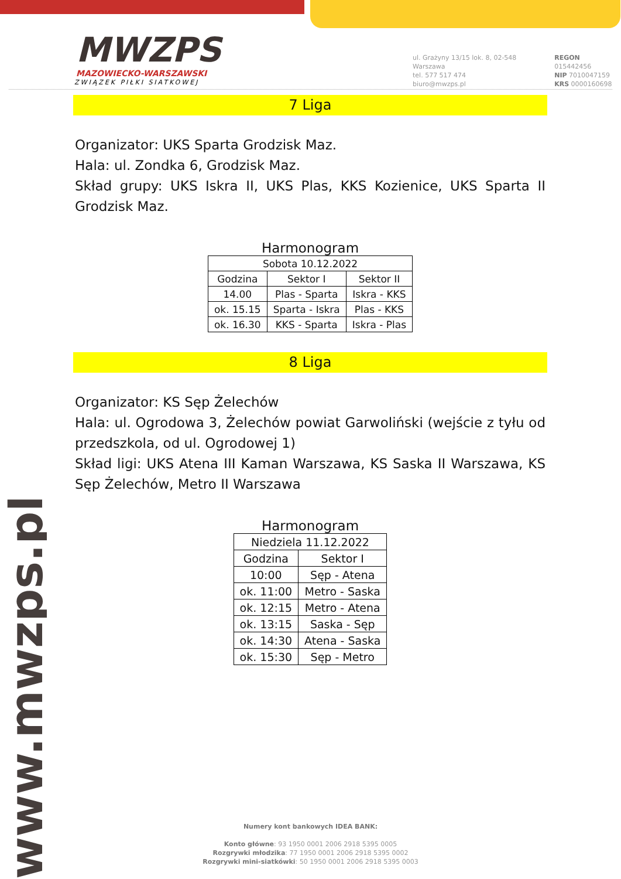MWZPS
MAZOWIECKO-WARSZAWSKI
ZWIĄZEK PIŁKI SIATKOWEJ
ul. Grażyny 13/15 lok. 8, 02-548 Warszawa
tel. 577 517 474
biuro@mwzps.pl
REGON 015442456
NIP 7010047159
KRS 0000160698
www.mwzps.pl
7 Liga
Organizator: UKS Sparta Grodzisk Maz.
Hala: ul. Zondka 6, Grodzisk Maz.
Skład grupy: UKS Iskra II, UKS Plas, KKS Kozienice, UKS Sparta II Grodzisk Maz.
Harmonogram
| Sobota 10.12.2022 | | |
| Godzina | Sektor I | Sektor II |
| 14.00 | Plas - Sparta | Iskra - KKS |
| ok. 15.15 | Sparta - Iskra | Plas - KKS |
| ok. 16.30 | KKS - Sparta | Iskra - Plas |
8 Liga
Organizator: KS Sęp Żelechów
Hala: ul. Ogrodowa 3, Żelechów powiat Garwoliński (wejście z tyłu od przedszkola, od ul. Ogrodowej 1)
Skład ligi: UKS Atena III Kaman Warszawa, KS Saska II Warszawa, KS Sęp Żelechów, Metro II Warszawa
Harmonogram
| Niedziela 11.12.2022 | |
| Godzina | Sektor I |
| 10:00 | Sęp - Atena |
| ok. 11:00 | Metro - Saska |
| ok. 12:15 | Metro - Atena |
| ok. 13:15 | Saska - Sęp |
| ok. 14:30 | Atena - Saska |
| ok. 15:30 | Sęp - Metro |
Numery kont bankowych IDEA BANK:
Konto główne: 93 1950 0001 2006 2918 5395 0005
Rozgrywki młodzika: 77 1950 0001 2006 2918 5395 0002
Rozgrywki mini-siatkówki: 50 1950 0001 2006 2918 5395 0003